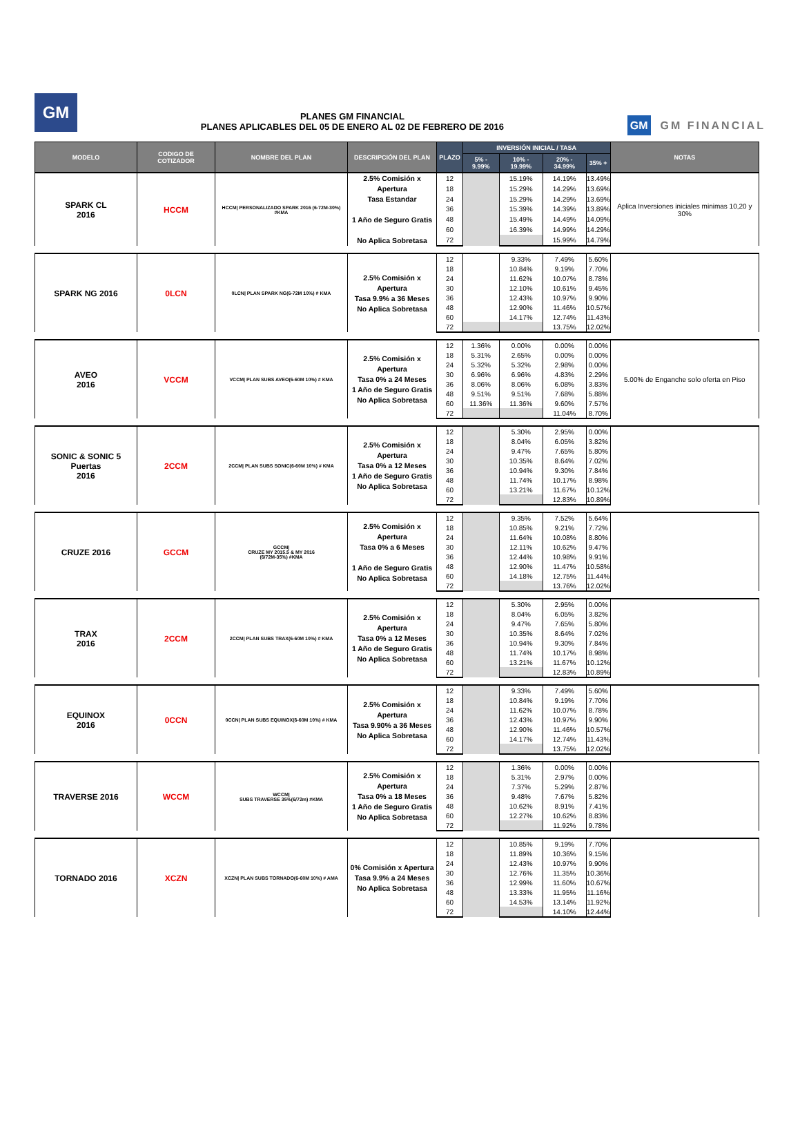GM
PLANES GM FINANCIAL
PLANES APLICABLES DEL 05 DE ENERO AL 02 DE FEBRERO DE 2016
GM GM FINANCIAL
| MODELO | CODIGO DE COTIZADOR | NOMBRE DEL PLAN | DESCRIPCIÓN DEL PLAN | PLAZO | INVERSIÓN INICIAL / TASA | | | | NOTAS |
| --- | --- | --- | --- | --- | --- | --- | --- | --- | --- |
| | | | | | 5% - 9.99% | 10% - 19.99% | 20% - 34.99% | 35% + | |
| SPARK CL 2016 | HCCM | HCCM/ PERSONALIZADO SPARK 2016 (6-72M-30%) #KMA | 2.5% Comisión x Apertura Tasa Estandar 1 Año de Seguro Gratis No Aplica Sobretasa | 12 | | 15.19% | 14.19% | 13.49% | Aplica Inversiones iniciales minimas 10,20 y 30% |
| | | | | 18 | | 15.29% | 14.29% | 13.69% | |
| | | | | 24 | | 15.29% | 14.29% | 13.69% | |
| | | | | 36 | | 15.39% | 14.39% | 13.89% | |
| | | | | 48 | | 15.49% | 14.49% | 14.09% | |
| | | | | 60 | | 16.39% | 14.99% | 14.29% | |
| | | | | 72 | | | 15.99% | 14.79% | |
| SPARK NG 2016 | 0LCN | 0LCN/ PLAN SPARK NG(6-72M 10%) # KMA | 2.5% Comisión x Apertura Tasa 9.9% a 36 Meses No Aplica Sobretasa | 12 | | 9.33% | 7.49% | 5.60% | |
| | | | | 18 | | 10.84% | 9.19% | 7.70% | |
| | | | | 24 | | 11.62% | 10.07% | 8.78% | |
| | | | | 30 | | 12.10% | 10.61% | 9.45% | |
| | | | | 36 | | 12.43% | 10.97% | 9.90% | |
| | | | | 48 | | 12.90% | 11.46% | 10.57% | |
| | | | | 60 | | 14.17% | 12.74% | 11.43% | |
| | | | | 72 | | | 13.75% | 12.02% | |
| AVEO 2016 | VCCM | VCCM/ PLAN SUBS AVEO(6-60M 10%) # KMA | 2.5% Comisión x Apertura Tasa 0% a 24 Meses 1 Año de Seguro Gratis No Aplica Sobretasa | 12 | 1.36% | 0.00% | 0.00% | 0.00% | 5.00% de Enganche solo oferta en Piso |
| | | | | 18 | 5.31% | 2.65% | 0.00% | 0.00% | |
| | | | | 24 | 5.32% | 5.32% | 2.98% | 0.00% | |
| | | | | 30 | 6.96% | 6.96% | 4.83% | 2.29% | |
| | | | | 36 | 8.06% | 8.06% | 6.08% | 3.83% | |
| | | | | 48 | 9.51% | 9.51% | 7.68% | 5.88% | |
| | | | | 60 | 11.36% | 11.36% | 9.60% | 7.57% | |
| | | | | 72 | | | 11.04% | 8.70% | |
| SONIC & SONIC 5 Puertas 2016 | 2CCM | 2CCM/ PLAN SUBS SONIC(6-60M 10%) # KMA | 2.5% Comisión x Apertura Tasa 0% a 12 Meses 1 Año de Seguro Gratis No Aplica Sobretasa | 12 | | 5.30% | 2.95% | 0.00% | |
| | | | | 18 | | 8.04% | 6.05% | 3.82% | |
| | | | | 24 | | 9.47% | 7.65% | 5.80% | |
| | | | | 30 | | 10.35% | 8.64% | 7.02% | |
| | | | | 36 | | 10.94% | 9.30% | 7.84% | |
| | | | | 48 | | 11.74% | 10.17% | 8.98% | |
| | | | | 60 | | 13.21% | 11.67% | 10.12% | |
| | | | | 72 | | | 12.83% | 10.89% | |
| CRUZE 2016 | GCCM | GCCM/ CRUZE MY 2015.5 & MY 2016 (6/72M-35%) #KMA | 2.5% Comisión x Apertura Tasa 0% a 6 Meses 1 Año de Seguro Gratis No Aplica Sobretasa | 12 | | 9.35% | 7.52% | 5.64% | |
| | | | | 18 | | 10.85% | 9.21% | 7.72% | |
| | | | | 24 | | 11.64% | 10.08% | 8.80% | |
| | | | | 30 | | 12.11% | 10.62% | 9.47% | |
| | | | | 36 | | 12.44% | 10.98% | 9.91% | |
| | | | | 48 | | 12.90% | 11.47% | 10.58% | |
| | | | | 60 | | 14.18% | 12.75% | 11.44% | |
| | | | | 72 | | | 13.76% | 12.02% | |
| TRAX 2016 | 2CCM | 2CCM/ PLAN SUBS TRAX(6-60M 10%) # KMA | 2.5% Comisión x Apertura Tasa 0% a 12 Meses 1 Año de Seguro Gratis No Aplica Sobretasa | 12 | | 5.30% | 2.95% | 0.00% | |
| | | | | 18 | | 8.04% | 6.05% | 3.82% | |
| | | | | 24 | | 9.47% | 7.65% | 5.80% | |
| | | | | 30 | | 10.35% | 8.64% | 7.02% | |
| | | | | 36 | | 10.94% | 9.30% | 7.84% | |
| | | | | 48 | | 11.74% | 10.17% | 8.98% | |
| | | | | 60 | | 13.21% | 11.67% | 10.12% | |
| | | | | 72 | | | 12.83% | 10.89% | |
| EQUINOX 2016 | 0CCN | 0CCN/ PLAN SUBS EQUINOX(6-60M 10%) # KMA | 2.5% Comisión x Apertura Tasa 9.90% a 36 Meses No Aplica Sobretasa | 12 | | 9.33% | 7.49% | 5.60% | |
| | | | | 18 | | 10.84% | 9.19% | 7.70% | |
| | | | | 24 | | 11.62% | 10.07% | 8.78% | |
| | | | | 36 | | 12.43% | 10.97% | 9.90% | |
| | | | | 48 | | 12.90% | 11.46% | 10.57% | |
| | | | | 60 | | 14.17% | 12.74% | 11.43% | |
| | | | | 72 | | | 13.75% | 12.02% | |
| TRAVERSE 2016 | WCCM | WCCM/ SUBS TRAVERSE 35%(6/72m) #KMA | 2.5% Comisión x Apertura Tasa 0% a 18 Meses 1 Año de Seguro Gratis No Aplica Sobretasa | 12 | | 1.36% | 0.00% | 0.00% | |
| | | | | 18 | | 5.31% | 2.97% | 0.00% | |
| | | | | 24 | | 7.37% | 5.29% | 2.87% | |
| | | | | 36 | | 9.48% | 7.67% | 5.82% | |
| | | | | 48 | | 10.62% | 8.91% | 7.41% | |
| | | | | 60 | | 12.27% | 10.62% | 8.83% | |
| | | | | 72 | | | 11.92% | 9.78% | |
| TORNADO 2016 | XCZN | XCZN/ PLAN SUBS TORNADO(6-60M 10%) # AMA | 0% Comisión x Apertura Tasa 9.9% a 24 Meses No Aplica Sobretasa | 12 | | 10.85% | 9.19% | 7.70% | |
| | | | | 18 | | 11.89% | 10.36% | 9.15% | |
| | | | | 24 | | 12.43% | 10.97% | 9.90% | |
| | | | | 30 | | 12.76% | 11.35% | 10.36% | |
| | | | | 36 | | 12.99% | 11.60% | 10.67% | |
| | | | | 48 | | 13.33% | 11.95% | 11.16% | |
| | | | | 60 | | 14.53% | 13.14% | 11.92% | |
| | | | | 72 | | | 14.10% | 12.44% | |